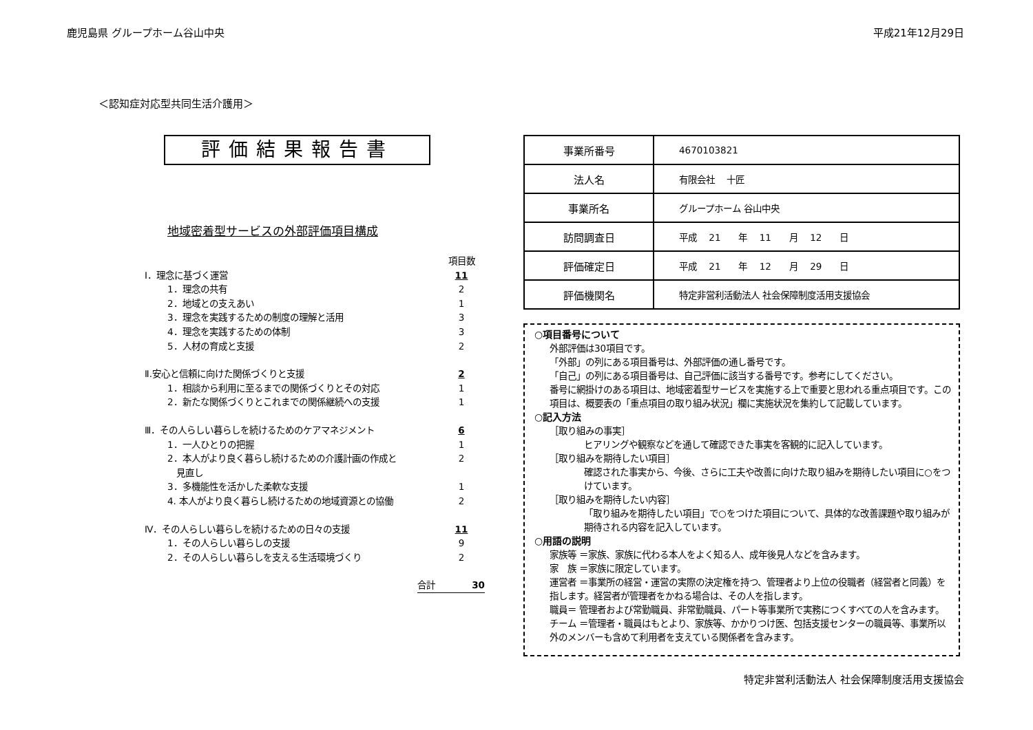鹿児島県 グループホーム谷山中央 平成21年12月29日
＜認知症対応型共同生活介護用＞
評価結果報告書
地域密着型サービスの外部評価項目構成
項目数
Ⅰ．理念に基づく運営 11
1．理念の共有 2
2．地域との支えあい 1
3．理念を実践するための制度の理解と活用 3
4．理念を実践するための体制 3
5．人材の育成と支援 2
Ⅱ.安心と信頼に向けた関係づくりと支援 2
1．相談から利用に至るまでの関係づくりとその対応 1
2．新たな関係づくりとこれまでの関係継続への支援 1
Ⅲ．その人らしい暮らしを続けるためのケアマネジメント 6
1．一人ひとりの把握 1
2．本人がより良く暮らし続けるための介護計画の作成と
　見直し 2
3．多機能性を活かした柔軟な支援 1
4. 本人がより良く暮らし続けるための地域資源との協働 2
Ⅳ．その人らしい暮らしを続けるための日々の支援 11
1．その人らしい暮らしの支援 9
2．その人らしい暮らしを支える生活環境づくり 2
合計 30
| 事業所番号 | 4670103821 |
| 法人名 | 有限会社 十匠 |
| 事業所名 | グループホーム 谷山中央 |
| 訪問調査日 | 平成 21 年 11 月 12 日 |
| 評価確定日 | 平成 21 年 12 月 29 日 |
| 評価機関名 | 特定非営利活動法人 社会保障制度活用支援協会 |
○項目番号について
外部評価は30項目です。
「外部」の列にある項目番号は、外部評価の通し番号です。
「自己」の列にある項目番号は、自己評価に該当する番号です。参考にしてください。
番号に網掛けのある項目は、地域密着型サービスを実施する上で重要と思われる重点項目です。この項目は、概要表の「重点項目の取り組み状況」欄に実施状況を集約して記載しています。
○記入方法
［取り組みの事実］
ヒアリングや観察などを通して確認できた事実を客観的に記入しています。
［取り組みを期待したい項目］
確認された事実から、今後、さらに工夫や改善に向けた取り組みを期待したい項目に○をつけています。
［取り組みを期待したい内容］
「取り組みを期待したい項目」で○をつけた項目について、具体的な改善課題や取り組みが期待される内容を記入しています。
○用語の説明
家族等 ＝家族、家族に代わる本人をよく知る人、成年後見人などを含みます。
家　族 ＝家族に限定しています。
運営者 ＝事業所の経営・運営の実際の決定権を持つ、管理者より上位の役職者（経営者と同義）を指します。経営者が管理者をかねる場合は、その人を指します。
職員＝ 管理者および常勤職員、非常勤職員、パート等事業所で実務につくすべての人を含みます。
チーム ＝管理者・職員はもとより、家族等、かかりつけ医、包括支援センターの職員等、事業所以外のメンバーも含めて利用者を支えている関係者を含みます。
特定非営利活動法人 社会保障制度活用支援協会